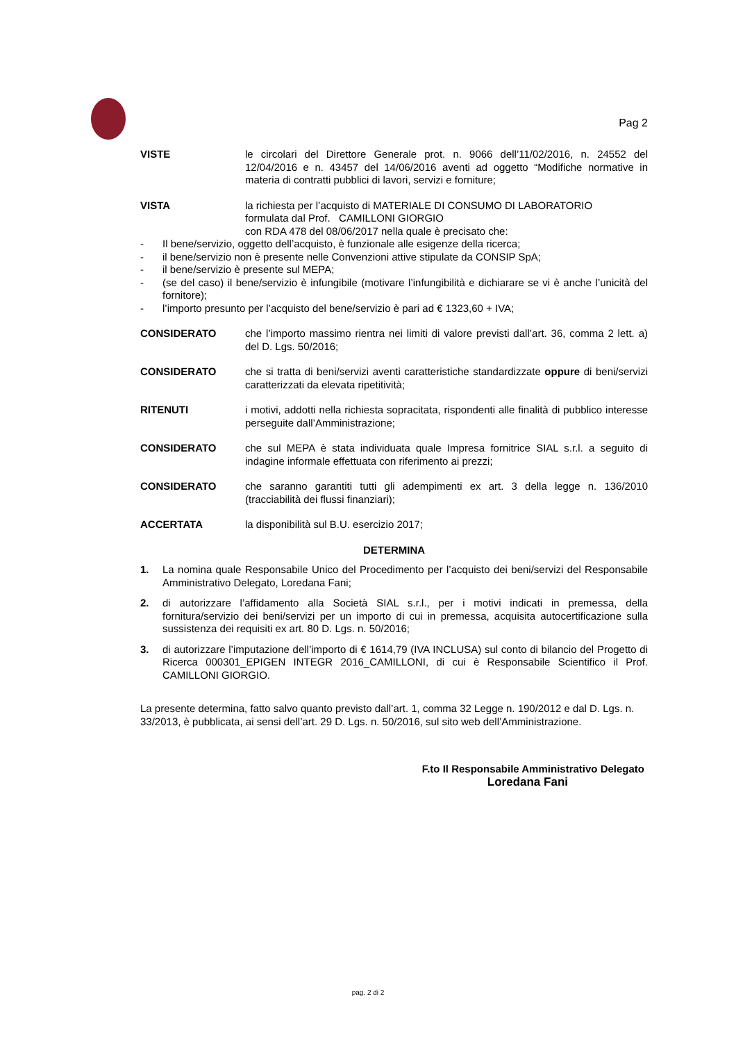Pag 2
VISTE le circolari del Direttore Generale prot. n. 9066 dell’11/02/2016, n. 24552 del 12/04/2016 e n. 43457 del 14/06/2016 aventi ad oggetto “Modifiche normative in materia di contratti pubblici di lavori, servizi e forniture;
VISTA la richiesta per l’acquisto di MATERIALE DI CONSUMO DI LABORATORIO
formulata dal Prof. CAMILLONI GIORGIO
con RDA 478 del 08/06/2017 nella quale è precisato che:
- Il bene/servizio, oggetto dell’acquisto, è funzionale alle esigenze della ricerca;
- il bene/servizio non è presente nelle Convenzioni attive stipulate da CONSIP SpA;
- il bene/servizio è presente sul MEPA;
- (se del caso) il bene/servizio è infungibile (motivare l’infungibilità e dichiarare se vi è anche l’unicità del fornitore);
- l’importo presunto per l’acquisto del bene/servizio è pari ad € 1323,60 + IVA;
CONSIDERATO che l’importo massimo rientra nei limiti di valore previsti dall’art. 36, comma 2 lett. a) del D. Lgs. 50/2016;
CONSIDERATO che si tratta di beni/servizi aventi caratteristiche standardizzate oppure di beni/servizi caratterizzati da elevata ripetitività;
RITENUTI i motivi, addotti nella richiesta sopracitata, rispondenti alle finalità di pubblico interesse perseguite dall’Amministrazione;
CONSIDERATO che sul MEPA è stata individuata quale Impresa fornitrice SIAL s.r.l. a seguito di indagine informale effettuata con riferimento ai prezzi;
CONSIDERATO che saranno garantiti tutti gli adempimenti ex art. 3 della legge n. 136/2010 (tracciabilità dei flussi finanziari);
ACCERTATA la disponibilità sul B.U. esercizio 2017;
DETERMINA
1. La nomina quale Responsabile Unico del Procedimento per l’acquisto dei beni/servizi del Responsabile Amministrativo Delegato, Loredana Fani;
2. di autorizzare l’affidamento alla Società SIAL s.r.l., per i motivi indicati in premessa, della fornitura/servizio dei beni/servizi per un importo di cui in premessa, acquisita autocertificazione sulla sussistenza dei requisiti ex art. 80 D. Lgs. n. 50/2016;
3. di autorizzare l’imputazione dell’importo di € 1614,79 (IVA INCLUSA) sul conto di bilancio del Progetto di Ricerca 000301_EPIGEN INTEGR 2016_CAMILLONI, di cui è Responsabile Scientifico il Prof. CAMILLONI GIORGIO.
La presente determina, fatto salvo quanto previsto dall’art. 1, comma 32 Legge n. 190/2012 e dal D. Lgs. n. 33/2013, è pubblicata, ai sensi dell’art. 29 D. Lgs. n. 50/2016, sul sito web dell’Amministrazione.
F.to Il Responsabile Amministrativo Delegato
Loredana Fani
pag. 2 di 2